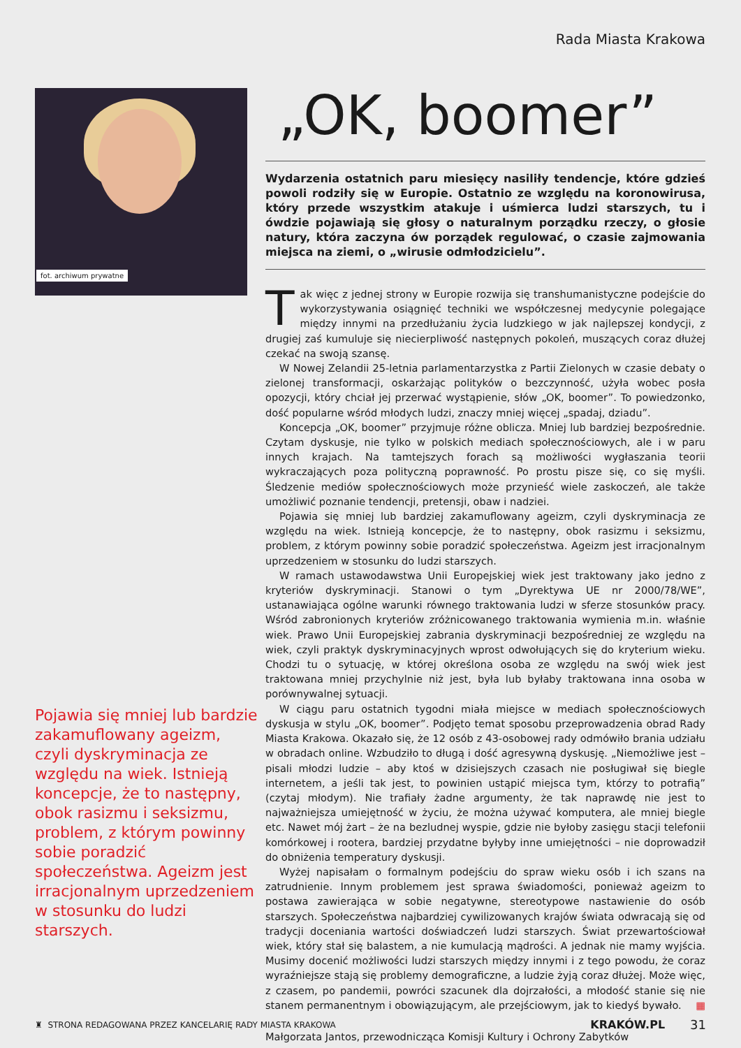Rada Miasta Krakowa
fot. archiwum prywatne
Pojawia się mniej lub bardzie zakamuflowany ageizm, czyli dyskryminacja ze względu na wiek. Istnieją koncepcje, że to następny, obok rasizmu i seksizmu, problem, z którym powinny sobie poradzić społeczeństwa. Ageizm jest irracjonalnym uprzedzeniem w stosunku do ludzi starszych.
„OK, boomer”
Wydarzenia ostatnich paru miesięcy nasiliły tendencje, które gdzieś powoli rodziły się w Europie. Ostatnio ze względu na koronowirusa, który przede wszystkim atakuje i uśmierca ludzi starszych, tu i ówdzie pojawiają się głosy o naturalnym porządku rzeczy, o głosie natury, która zaczyna ów porządek regulować, o czasie zajmowania miejsca na ziemi, o „wirusie odmłodzicielu”.
Tak więc z jednej strony w Europie rozwija się transhumanistyczne podejście do wykorzystywania osiągnięć techniki we współczesnej medycynie polegające między innymi na przedłużaniu życia ludzkiego w jak najlepszej kondycji, z drugiej zaś kumuluje się niecierpliwość następnych pokoleń, muszących coraz dłużej czekać na swoją szansę.
W Nowej Zelandii 25-letnia parlamentarzystka z Partii Zielonych w czasie debaty o zielonej transformacji, oskarżając polityków o bezczynność, użyła wobec posła opozycji, który chciał jej przerwać wystąpienie, słów „OK, boomer”. To powiedzonko, dość popularne wśród młodych ludzi, znaczy mniej więcej „spadaj, dziadu”.
Koncepcja „OK, boomer” przyjmuje różne oblicza. Mniej lub bardziej bezpośrednie. Czytam dyskusje, nie tylko w polskich mediach społecznościowych, ale i w paru innych krajach. Na tamtejszych forach są możliwości wygłaszania teorii wykraczających poza polityczną poprawność. Po prostu pisze się, co się myśli. Śledzenie mediów społecznościowych może przynieść wiele zaskoczeń, ale także umożliwić poznanie tendencji, pretensji, obaw i nadziei.
Pojawia się mniej lub bardziej zakamuflowany ageizm, czyli dyskryminacja ze względu na wiek. Istnieją koncepcje, że to następny, obok rasizmu i seksizmu, problem, z którym powinny sobie poradzić społeczeństwa. Ageizm jest irracjonalnym uprzedzeniem w stosunku do ludzi starszych.
W ramach ustawodawstwa Unii Europejskiej wiek jest traktowany jako jedno z kryteriów dyskryminacji. Stanowi o tym „Dyrektywa UE nr 2000/78/WE”, ustanawiająca ogólne warunki równego traktowania ludzi w sferze stosunków pracy. Wśród zabronionych kryteriów zróżnicowanego traktowania wymienia m.in. właśnie wiek. Prawo Unii Europejskiej zabrania dyskryminacji bezpośredniej ze względu na wiek, czyli praktyk dyskryminacyjnych wprost odwołujących się do kryterium wieku. Chodzi tu o sytuację, w której określona osoba ze względu na swój wiek jest traktowana mniej przychylnie niż jest, była lub byłaby traktowana inna osoba w porównywalnej sytuacji.
W ciągu paru ostatnich tygodni miała miejsce w mediach społecznościowych dyskusja w stylu „OK, boomer”. Podjęto temat sposobu przeprowadzenia obrad Rady Miasta Krakowa. Okazało się, że 12 osób z 43-osobowej rady odmówiło brania udziału w obradach online. Wzbudziło to długą i dość agresywną dyskusję. „Niemożliwe jest – pisali młodzi ludzie – aby ktoś w dzisiejszych czasach nie posługiwał się biegle internetem, a jeśli tak jest, to powinien ustąpić miejsca tym, którzy to potrafią” (czytaj młodym). Nie trafiały żadne argumenty, że tak naprawdę nie jest to najważniejsza umiejętność w życiu, że można używać komputera, ale mniej biegle etc. Nawet mój żart – że na bezludnej wyspie, gdzie nie byłoby zasięgu stacji telefonii komórkowej i rootera, bardziej przydatne byłyby inne umiejętności – nie doprowadził do obniżenia temperatury dyskusji.
Wyżej napisałam o formalnym podejściu do spraw wieku osób i ich szans na zatrudnienie. Innym problemem jest sprawa świadomości, ponieważ ageizm to postawa zawierająca w sobie negatywne, stereotypowe nastawienie do osób starszych. Społeczeństwa najbardziej cywilizowanych krajów świata odwracają się od tradycji doceniania wartości doświadczeń ludzi starszych. Świat przewartościował wiek, który stał się balastem, a nie kumulacją mądrości. A jednak nie mamy wyjścia. Musimy docenić możliwości ludzi starszych między innymi i z tego powodu, że coraz wyraźniejsze stają się problemy demograficzne, a ludzie żyją coraz dłużej. Może więc, z czasem, po pandemii, powróci szacunek dla dojrzałości, a młodość stanie się nie stanem permanentnym i obowiązującym, ale przejściowym, jak to kiedyś bywało. ▦
Małgorzata Jantos, przewodnicząca Komisji Kultury i Ochrony Zabytków
♜ STRONA REDAGOWANA PRZEZ KANCELARIĘ RADY MIASTA KRAKOWA KRAKÓW.PL 31